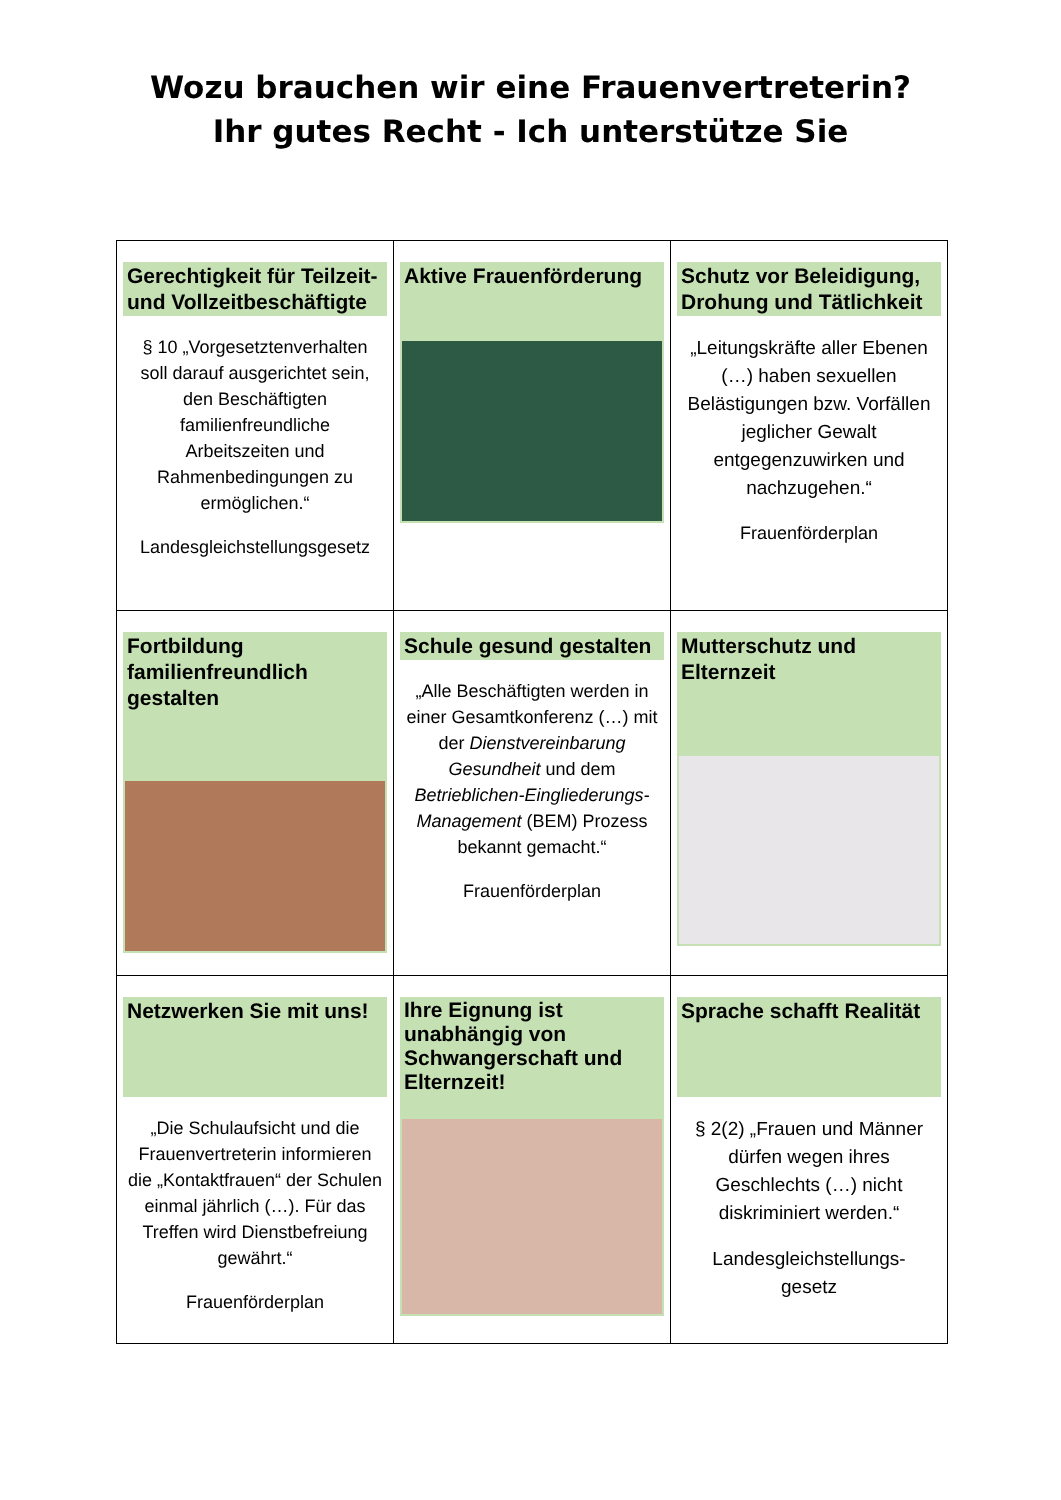Wozu brauchen wir eine Frauenvertreterin?
Ihr gutes Recht - Ich unterstütze Sie
| Gerechtigkeit für Teilzeit- und Vollzeitbeschäftigte § 10 „Vorgesetztenverhalten soll darauf ausgerichtet sein, den Beschäftigten familienfreundliche Arbeitszeiten und Rahmenbedingungen zu ermöglichen.“ Landesgleichstellungsgesetz | Aktive Frauenförderung | Schutz vor Beleidigung, Drohung und Tätlichkeit „Leitungskräfte aller Ebenen (…) haben sexuellen Belästigungen bzw. Vorfällen jeglicher Gewalt entgegenzuwirken und nachzugehen.“ Frauenförderplan |
| Fortbildung familienfreundlich gestalten | Schule gesund gestalten „Alle Beschäftigten werden in einer Gesamtkonferenz (…) mit der Dienstvereinbarung Gesundheit und dem Betrieblichen-Eingliederungs-Management (BEM) Prozess bekannt gemacht.“ Frauenförderplan | Mutterschutz und Elternzeit |
| Netzwerken Sie mit uns! „Die Schulaufsicht und die Frauenvertreterin informieren die „Kontaktfrauen“ der Schulen einmal jährlich (…). Für das Treffen wird Dienstbefreiung gewährt.“ Frauenförderplan | Ihre Eignung ist unabhängig von Schwangerschaft und Elternzeit! | Sprache schafft Realität § 2(2) „Frauen und Männer dürfen wegen ihres Geschlechts (…) nicht diskriminiert werden.“ Landesgleichstellungs- gesetz |